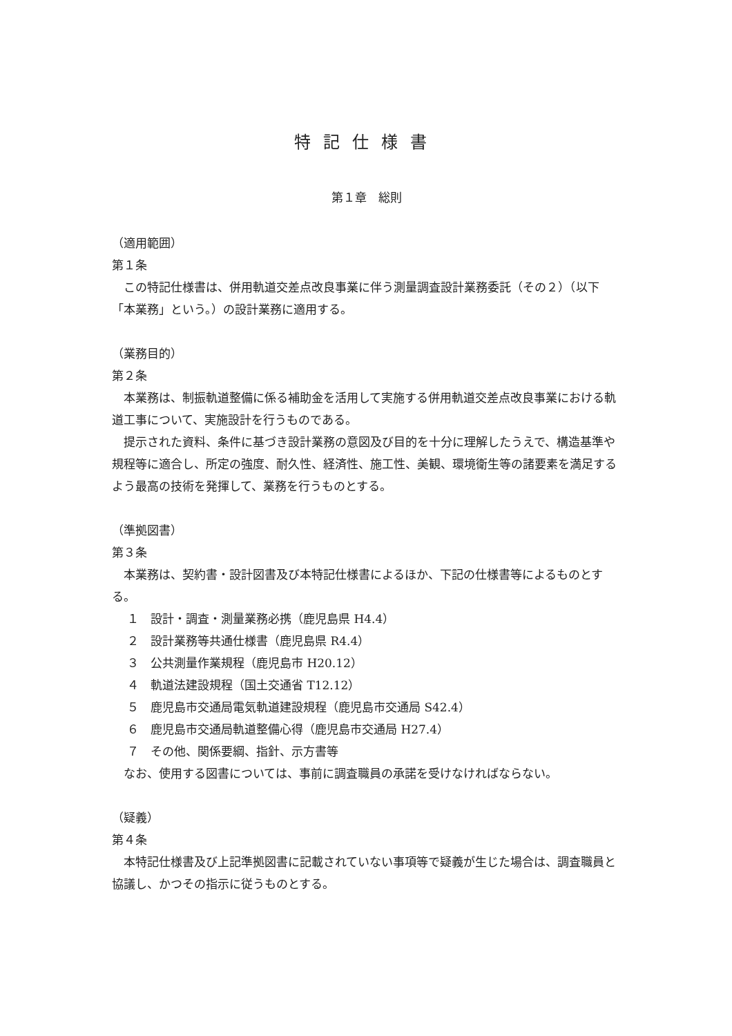特記仕様書
第１章　総則
（適用範囲）
第１条
この特記仕様書は、併用軌道交差点改良事業に伴う測量調査設計業務委託（その２）（以下「本業務」という。）の設計業務に適用する。
（業務目的）
第２条
本業務は、制振軌道整備に係る補助金を活用して実施する併用軌道交差点改良事業における軌道工事について、実施設計を行うものである。
提示された資料、条件に基づき設計業務の意図及び目的を十分に理解したうえで、構造基準や規程等に適合し、所定の強度、耐久性、経済性、施工性、美観、環境衛生等の諸要素を満足するよう最高の技術を発揮して、業務を行うものとする。
（準拠図書）
第３条
本業務は、契約書・設計図書及び本特記仕様書によるほか、下記の仕様書等によるものとする。
１　設計・調査・測量業務必携（鹿児島県 H4.4）
２　設計業務等共通仕様書（鹿児島県 R4.4）
３　公共測量作業規程（鹿児島市 H20.12）
４　軌道法建設規程（国土交通省 T12.12）
５　鹿児島市交通局電気軌道建設規程（鹿児島市交通局 S42.4）
６　鹿児島市交通局軌道整備心得（鹿児島市交通局 H27.4）
７　その他、関係要綱、指針、示方書等
なお、使用する図書については、事前に調査職員の承諾を受けなければならない。
（疑義）
第４条
本特記仕様書及び上記準拠図書に記載されていない事項等で疑義が生じた場合は、調査職員と協議し、かつその指示に従うものとする。